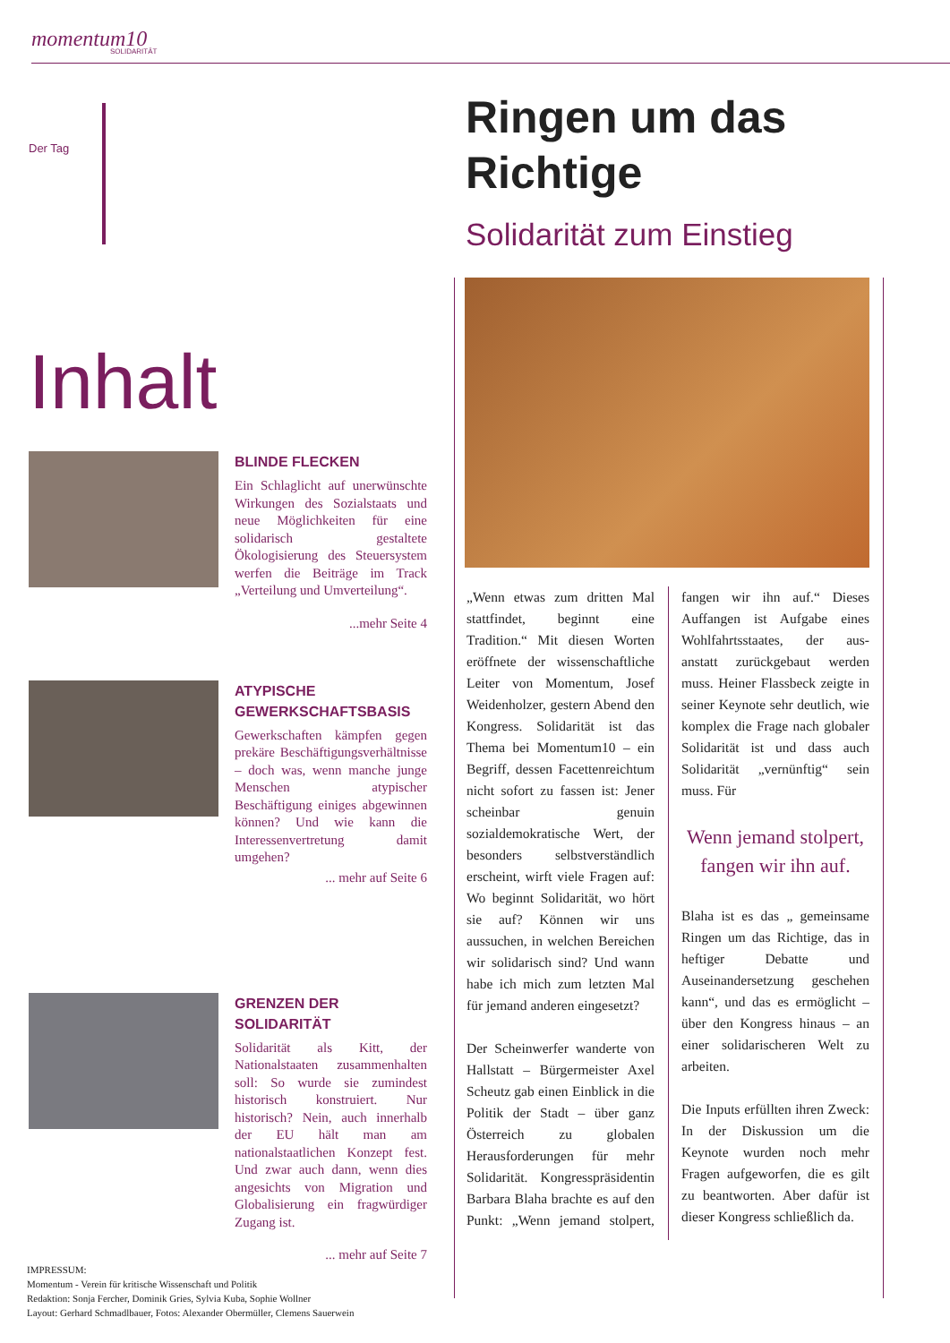momentum10
SOLIDARITÄT
Der Tag
Inhalt
BLINDE FLECKEN
Ein Schlaglicht auf unerwünschte Wirkungen des Sozialstaats und neue Möglichkeiten für eine solidarisch gestaltete Ökologisierung des Steuersystem werfen die Beiträge im Track „Verteilung und Umverteilung“.
...mehr Seite 4
ATYPISCHE GEWERKSCHAFTSBASIS
Gewerkschaften kämpfen gegen prekäre Beschäftigungsverhältnisse – doch was, wenn manche junge Menschen atypischer Beschäftigung einiges abgewinnen können? Und wie kann die Interessenvertretung damit umgehen?
... mehr auf Seite 6
GRENZEN DER SOLIDARITÄT
Solidarität als Kitt, der Nationalstaaten zusammenhalten soll: So wurde sie zumindest historisch konstruiert. Nur historisch? Nein, auch innerhalb der EU hält man am nationalstaatlichen Konzept fest. Und zwar auch dann, wenn dies angesichts von Migration und Globalisierung ein fragwürdiger Zugang ist.
... mehr auf Seite 7
IMPRESSUM:
Momentum - Verein für kritische Wissenschaft und Politik
Redaktion: Sonja Fercher, Dominik Gries, Sylvia Kuba, Sophie Wollner
Layout: Gerhard Schmadlbauer, Fotos: Alexander Obermüller, Clemens Sauerwein
Ringen um das Richtige
Solidarität zum Einstieg
„Wenn etwas zum dritten Mal stattfindet, beginnt eine Tradition.“ Mit diesen Worten eröffnete der wissenschaftliche Leiter von Momentum, Josef Weidenholzer, gestern Abend den Kongress. Solidarität ist das Thema bei Momentum10 – ein Begriff, dessen Facettenreichtum nicht sofort zu fassen ist: Jener scheinbar genuin sozialdemokratische Wert, der besonders selbstverständlich erscheint, wirft viele Fragen auf: Wo beginnt Solidarität, wo hört sie auf? Können wir uns aussuchen, in welchen Bereichen wir solidarisch sind? Und wann habe ich mich zum letzten Mal für jemand anderen eingesetzt?
Der Scheinwerfer wanderte von Hallstatt – Bürgermeister Axel Scheutz gab einen Einblick in die Politik der Stadt – über ganz Österreich zu globalen Herausforderungen für mehr Solidarität. Kongresspräsidentin Barbara Blaha brachte es auf den Punkt: „Wenn jemand stolpert, fangen wir ihn auf.“ Dieses Auffangen ist Aufgabe eines Wohlfahrtsstaates, der aus- anstatt zurückgebaut werden muss. Heiner Flassbeck zeigte in seiner Keynote sehr deutlich, wie komplex die Frage nach globaler Solidarität ist und dass auch Solidarität „vernünftig“ sein muss. Für
Wenn jemand stolpert, fangen wir ihn auf.
Blaha ist es das „ gemeinsame Ringen um das Richtige, das in heftiger Debatte und Auseinandersetzung geschehen kann“, und das es ermöglicht – über den Kongress hinaus – an einer solidarischeren Welt zu arbeiten.
Die Inputs erfüllten ihren Zweck: In der Diskussion um die Keynote wurden noch mehr Fragen aufgeworfen, die es gilt zu beantworten. Aber dafür ist dieser Kongress schließlich da.